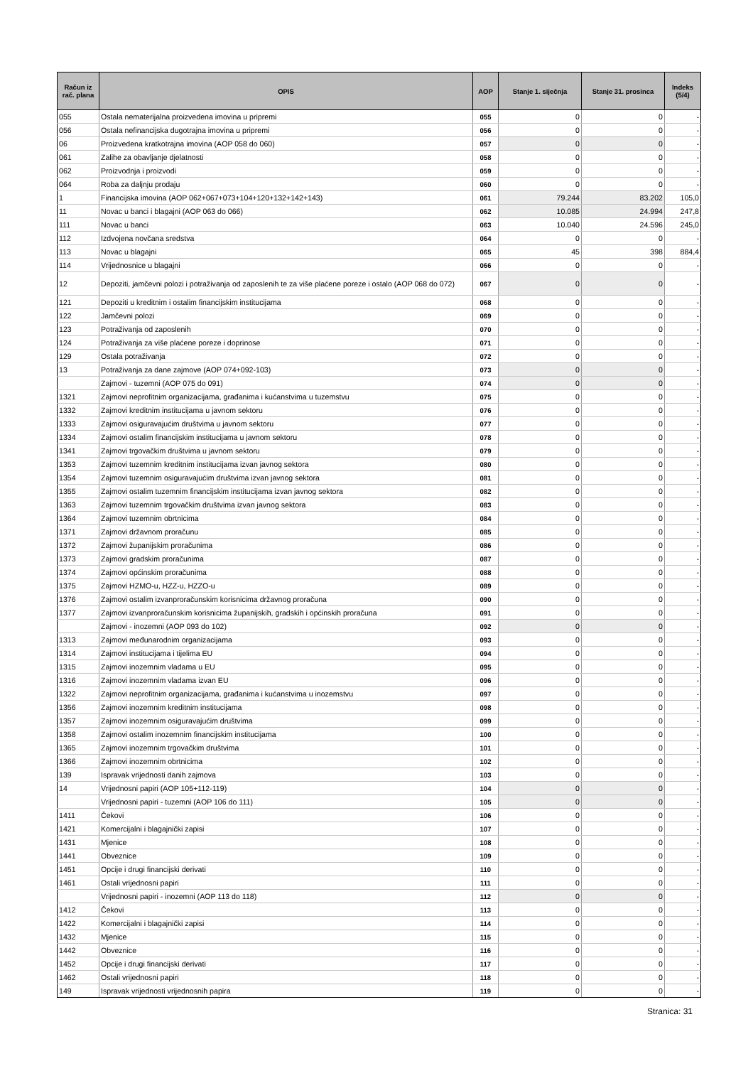| Račun iz rač. plana | OPIS | AOP | Stanje 1. siječnja | Stanje 31. prosinca | Indeks (5/4) |
| --- | --- | --- | --- | --- | --- |
| 055 | Ostala nematerijalna proizvedena imovina u pripremi | 055 | 0 | 0 | - |
| 056 | Ostala nefinancijska dugotrajna imovina u pripremi | 056 | 0 | 0 | - |
| 06 | Proizvedena kratkotrajna imovina (AOP 058 do 060) | 057 | 0 | 0 | - |
| 061 | Zalihe za obavljanje djelatnosti | 058 | 0 | 0 | - |
| 062 | Proizvodnja i proizvodi | 059 | 0 | 0 | - |
| 064 | Roba za daljnju prodaju | 060 | 0 | 0 | - |
| 1 | Financijska imovina (AOP 062+067+073+104+120+132+142+143) | 061 | 79.244 | 83.202 | 105,0 |
| 11 | Novac u banci i blagajni (AOP 063 do 066) | 062 | 10.085 | 24.994 | 247,8 |
| 111 | Novac u banci | 063 | 10.040 | 24.596 | 245,0 |
| 112 | Izdvojena novčana sredstva | 064 | 0 | 0 | - |
| 113 | Novac u blagajni | 065 | 45 | 398 | 884,4 |
| 114 | Vrijednosnice u blagajni | 066 | 0 | 0 | - |
| 12 | Depoziti, jamčevni polozi i potraživanja od zaposlenih te za više plaćene poreze i ostalo (AOP 068 do 072) | 067 | 0 | 0 | - |
| 121 | Depoziti u kreditnim i ostalim financijskim institucijama | 068 | 0 | 0 | - |
| 122 | Jamčevni polozi | 069 | 0 | 0 | - |
| 123 | Potraživanja od zaposlenih | 070 | 0 | 0 | - |
| 124 | Potraživanja za više plaćene poreze i doprinose | 071 | 0 | 0 | - |
| 129 | Ostala potraživanja | 072 | 0 | 0 | - |
| 13 | Potraživanja za dane zajmove (AOP 074+092-103) | 073 | 0 | 0 | - |
| | Zajmovi - tuzemni (AOP 075 do 091) | 074 | 0 | 0 | - |
| 1321 | Zajmovi neprofitnim organizacijama, građanima i kućanstvima u tuzemstvu | 075 | 0 | 0 | - |
| 1332 | Zajmovi kreditnim institucijama u javnom sektoru | 076 | 0 | 0 | - |
| 1333 | Zajmovi osiguravajućim društvima u javnom sektoru | 077 | 0 | 0 | - |
| 1334 | Zajmovi ostalim financijskim institucijama u javnom sektoru | 078 | 0 | 0 | - |
| 1341 | Zajmovi trgovačkim društvima u javnom sektoru | 079 | 0 | 0 | - |
| 1353 | Zajmovi tuzemnim kreditnim institucijama izvan javnog sektora | 080 | 0 | 0 | - |
| 1354 | Zajmovi tuzemnim osiguravajućim društvima izvan javnog sektora | 081 | 0 | 0 | - |
| 1355 | Zajmovi ostalim tuzemnim financijskim institucijama izvan javnog sektora | 082 | 0 | 0 | - |
| 1363 | Zajmovi tuzemnim trgovačkim društvima izvan javnog sektora | 083 | 0 | 0 | - |
| 1364 | Zajmovi tuzemnim obrtnicima | 084 | 0 | 0 | - |
| 1371 | Zajmovi državnom proračunu | 085 | 0 | 0 | - |
| 1372 | Zajmovi županijskim proračunima | 086 | 0 | 0 | - |
| 1373 | Zajmovi gradskim proračunima | 087 | 0 | 0 | - |
| 1374 | Zajmovi općinskim proračunima | 088 | 0 | 0 | - |
| 1375 | Zajmovi HZMO-u, HZZ-u, HZZO-u | 089 | 0 | 0 | - |
| 1376 | Zajmovi ostalim izvanproračunskim korisnicima državnog proračuna | 090 | 0 | 0 | - |
| 1377 | Zajmovi izvanproračunskim korisnicima županijskih, gradskih i općinskih proračuna | 091 | 0 | 0 | - |
| | Zajmovi - inozemni (AOP 093 do 102) | 092 | 0 | 0 | - |
| 1313 | Zajmovi međunarodnim organizacijama | 093 | 0 | 0 | - |
| 1314 | Zajmovi institucijama i tijelima EU | 094 | 0 | 0 | - |
| 1315 | Zajmovi inozemnim vladama u EU | 095 | 0 | 0 | - |
| 1316 | Zajmovi inozemnim vladama izvan EU | 096 | 0 | 0 | - |
| 1322 | Zajmovi neprofitnim organizacijama, građanima i kućanstvima u inozemstvu | 097 | 0 | 0 | - |
| 1356 | Zajmovi inozemnim kreditnim institucijama | 098 | 0 | 0 | - |
| 1357 | Zajmovi inozemnim osiguravajućim društvima | 099 | 0 | 0 | - |
| 1358 | Zajmovi ostalim inozemnim financijskim institucijama | 100 | 0 | 0 | - |
| 1365 | Zajmovi inozemnim trgovačkim društvima | 101 | 0 | 0 | - |
| 1366 | Zajmovi inozemnim obrtnicima | 102 | 0 | 0 | - |
| 139 | Ispravak vrijednosti danih zajmova | 103 | 0 | 0 | - |
| 14 | Vrijednosni papiri (AOP 105+112-119) | 104 | 0 | 0 | - |
| | Vrijednosni papiri - tuzemni (AOP 106 do 111) | 105 | 0 | 0 | - |
| 1411 | Čekovi | 106 | 0 | 0 | - |
| 1421 | Komercijalni i blagajnički zapisi | 107 | 0 | 0 | - |
| 1431 | Mjenice | 108 | 0 | 0 | - |
| 1441 | Obveznice | 109 | 0 | 0 | - |
| 1451 | Opcije i drugi financijski derivati | 110 | 0 | 0 | - |
| 1461 | Ostali vrijednosni papiri | 111 | 0 | 0 | - |
| | Vrijednosni papiri - inozemni (AOP 113 do 118) | 112 | 0 | 0 | - |
| 1412 | Čekovi | 113 | 0 | 0 | - |
| 1422 | Komercijalni i blagajnički zapisi | 114 | 0 | 0 | - |
| 1432 | Mjenice | 115 | 0 | 0 | - |
| 1442 | Obveznice | 116 | 0 | 0 | - |
| 1452 | Opcije i drugi financijski derivati | 117 | 0 | 0 | - |
| 1462 | Ostali vrijednosni papiri | 118 | 0 | 0 | - |
| 149 | Ispravak vrijednosti vrijednosnih papira | 119 | 0 | 0 | - |
Stranica: 31